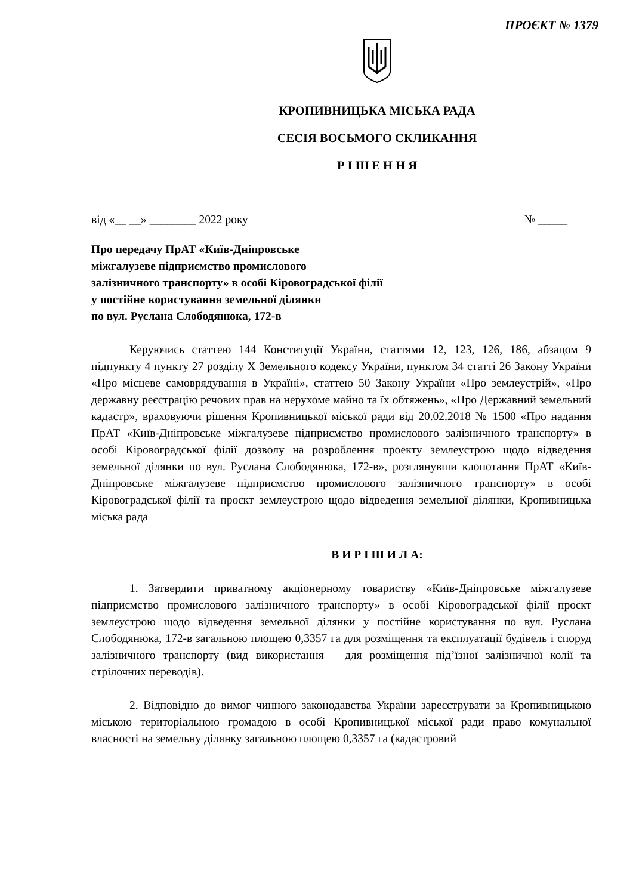ПРОЄКТ № 1379
КРОПИВНИЦЬКА МІСЬКА РАДА
СЕСІЯ ВОСЬМОГО СКЛИКАННЯ
Р І Ш Е Н Н Я
від «__ __» ________ 2022 року № _____
Про передачу ПрАТ «Київ-Дніпровське
міжгалузеве підприємство промислового
залізничного транспорту» в особі Кіровоградської філії
у постійне користування земельної ділянки
по вул. Руслана Слободянюка, 172-в
Керуючись статтею 144 Конституції України, статтями 12, 123, 126, 186, абзацом 9 підпункту 4 пункту 27 розділу Х Земельного кодексу України, пунктом 34 статті 26 Закону України «Про місцеве самоврядування в Україні», статтею 50 Закону України «Про землеустрій», «Про державну реєстрацію речових прав на нерухоме майно та їх обтяжень», «Про Державний земельний кадастр», враховуючи рішення Кропивницької міської ради від 20.02.2018 № 1500 «Про надання ПрАТ «Київ-Дніпровське міжгалузеве підприємство промислового залізничного транспорту» в особі Кіровоградської філії дозволу на розроблення проекту землеустрою щодо відведення земельної ділянки по вул. Руслана Слободянюка, 172-в», розглянувши клопотання ПрАТ «Київ-Дніпровське міжгалузеве підприємство промислового залізничного транспорту» в особі Кіровоградської філії та проєкт землеустрою щодо відведення земельної ділянки, Кропивницька міська рада
В И Р І Ш И Л А:
1. Затвердити приватному акціонерному товариству «Київ-Дніпровське міжгалузеве підприємство промислового залізничного транспорту» в особі Кіровоградської філії проєкт землеустрою щодо відведення земельної ділянки у постійне користування по вул. Руслана Слободянюка, 172-в загальною площею 0,3357 га для розміщення та експлуатації будівель і споруд залізничного транспорту (вид використання – для розміщення під’їзної залізничної колії та стрілочних переводів).
2. Відповідно до вимог чинного законодавства України зареєструвати за Кропивницькою міською територіальною громадою в особі Кропивницької міської ради право комунальної власності на земельну ділянку загальною площею 0,3357 га (кадастровий